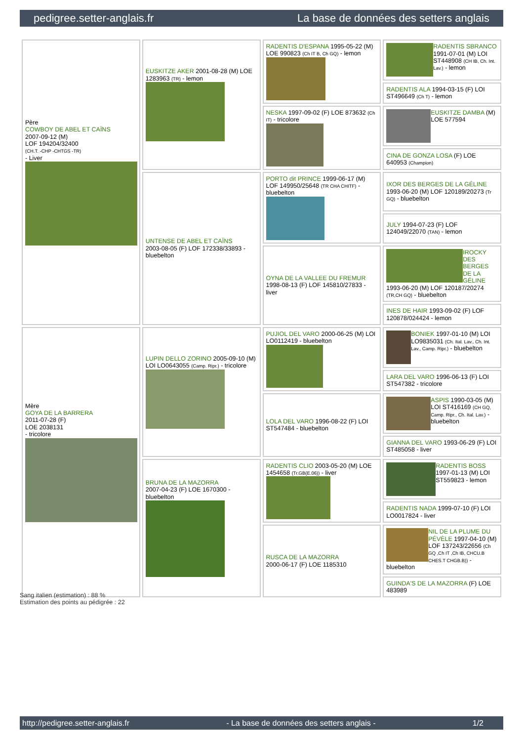pedigree.setter-anglais.fr La base de données des setters anglais
| Père COWBOY DE ABEL ET CAÏNS 2007-09-12 (M) LOF 194204/32400 (CH.T. -CHP -CHTGS -TR) - Liver | EUSKITZE AKER 2001-08-28 (M) LOE 1283963 (TR) - lemon | RADENTIS D'ESPANA 1995-05-22 (M) LOE 990823 (Ch IT B, Ch GQ) - lemon | RADENTIS SBRANCO 1991-07-01 (M) LOI ST448908 (CH IB, Ch. Int. Lav.) - lemon |
| | | | RADENTIS ALA 1994-03-15 (F) LOI ST496649 (Ch T) - lemon |
| | | NESKA 1997-09-02 (F) LOE 873632 (Ch IT) - tricolore | EUSKITZE DAMBA (M) LOE 577594 |
| | | | CINA DE GONZA LOSA (F) LOE 640953 (Champion) |
| | UNTENSE DE ABEL ET CAÏNS 2003-08-05 (F) LOF 172338/33893 - bluebelton | PORTO dit PRINCE 1999-06-17 (M) LOF 149950/25648 (TR CHA CHITF) - bluebelton | IXOR DES BERGES DE LA GÉLINE 1993-06-20 (M) LOF 120189/20273 (Tr GQ) - bluebelton |
| | | | JULY 1994-07-23 (F) LOF 124049/22070 (TAN) - lemon |
| | | OYNA DE LA VALLEE DU FREMUR 1998-08-13 (F) LOF 145810/27833 - liver | IROCKY DES BERGES DE LA GÉLINE 1993-06-20 (M) LOF 120187/20274 (TR,CH GQ) - bluebelton |
| | | | INES DE HAIR 1993-09-02 (F) LOF 120878/024424 - lemon |
| Mère GOYA DE LA BARRERA 2011-07-28 (F) LOE 2038131 - tricolore | LUPIN DELLO ZORINO 2005-09-10 (M) LOI LO0643055 (Camp. Ripr.) - tricolore | PUJIOL DEL VARO 2000-06-25 (M) LOI LO0112419 - bluebelton | BONIEK 1997-01-10 (M) LOI LO9835031 (Ch. Ital. Lav., Ch. Int. Lav., Camp. Ripr.) - bluebelton |
| | | | LARA DEL VARO 1996-06-13 (F) LOI ST547382 - tricolore |
| | | LOLA DEL VARO 1996-08-22 (F) LOI ST547484 - bluebelton | ASPIS 1990-03-05 (M) LOI ST416169 (CH GQ, Camp. Ripr., Ch. Ital. Lav.) - bluebelton |
| | | | GIANNA DEL VARO 1993-06-29 (F) LOI ST485058 - liver |
| | BRUNA DE LA MAZORRA 2007-04-23 (F) LOE 1670300 - bluebelton | RADENTIS CLIO 2003-05-20 (M) LOE 1454658 (Tr.GB(E.06)) - liver | RADENTIS BOSS 1997-01-13 (M) LOI ST559823 - lemon |
| | | | RADENTIS NADA 1999-07-10 (F) LOI LO0017824 - liver |
| | | RUSCA DE LA MAZORRA 2000-06-17 (F) LOE 1185310 | NIL DE LA PLUME DU PÉVÈLE 1997-04-10 (M) LOF 137243/22656 (Ch GQ ,Ch IT ,Ch IB, CHCU.B CHES.T CHGB.B)) - bluebelton |
| | | | GUINDA'S DE LA MAZORRA (F) LOE 483989 |
Sang italien (estimation) : 88 %
Estimation des points au pédigrée : 22
http://pedigree.setter-anglais.fr - La base de données des setters anglais - 1/2